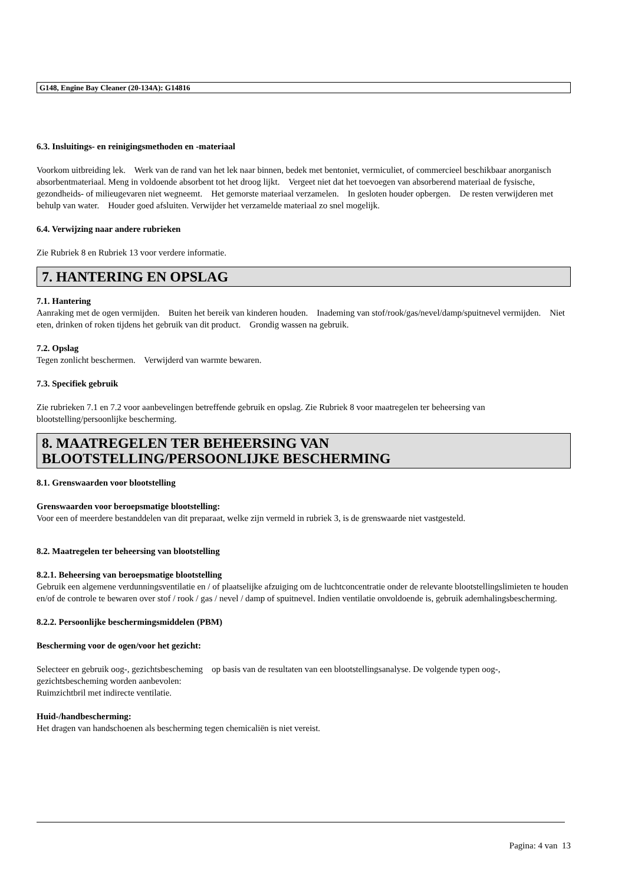G148, Engine Bay Cleaner (20-134A): G14816
6.3. Insluitings- en reinigingsmethoden en -materiaal
Voorkom uitbreiding lek. Werk van de rand van het lek naar binnen, bedek met bentoniet, vermiculiet, of commercieel beschikbaar anorganisch absorbentmateriaal. Meng in voldoende absorbent tot het droog lijkt. Vergeet niet dat het toevoegen van absorberend materiaal de fysische, gezondheids- of milieugevaren niet wegneemt. Het gemorste materiaal verzamelen. In gesloten houder opbergen. De resten verwijderen met behulp van water. Houder goed afsluiten. Verwijder het verzamelde materiaal zo snel mogelijk.
6.4. Verwijzing naar andere rubrieken
Zie Rubriek 8 en Rubriek 13 voor verdere informatie.
7. HANTERING EN OPSLAG
7.1. Hantering
Aanraking met de ogen vermijden. Buiten het bereik van kinderen houden. Inademing van stof/rook/gas/nevel/damp/spuitnevel vermijden. Niet eten, drinken of roken tijdens het gebruik van dit product. Grondig wassen na gebruik.
7.2. Opslag
Tegen zonlicht beschermen. Verwijderd van warmte bewaren.
7.3. Specifiek gebruik
Zie rubrieken 7.1 en 7.2 voor aanbevelingen betreffende gebruik en opslag. Zie Rubriek 8 voor maatregelen ter beheersing van blootstelling/persoonlijke bescherming.
8. MAATREGELEN TER BEHEERSING VAN BLOOTSTELLING/PERSOONLIJKE BESCHERMING
8.1. Grenswaarden voor blootstelling
Grenswaarden voor beroepsmatige blootstelling:
Voor een of meerdere bestanddelen van dit preparaat, welke zijn vermeld in rubriek 3, is de grenswaarde niet vastgesteld.
8.2. Maatregelen ter beheersing van blootstelling
8.2.1. Beheersing van beroepsmatige blootstelling
Gebruik een algemene verdunningsventilatie en / of plaatselijke afzuiging om de luchtconcentratie onder de relevante blootstellingslimieten te houden en/of de controle te bewaren over stof / rook / gas / nevel / damp of spuitnevel. Indien ventilatie onvoldoende is, gebruik ademhalingsbescherming.
8.2.2. Persoonlijke beschermingsmiddelen (PBM)
Bescherming voor de ogen/voor het gezicht:
Selecteer en gebruik oog-, gezichtsbescheming op basis van de resultaten van een blootstellingsanalyse. De volgende typen oog-, gezichtsbescheming worden aanbevolen:
Ruimzichtbril met indirecte ventilatie.
Huid-/handbescherming:
Het dragen van handschoenen als bescherming tegen chemicaliën is niet vereist.
Pagina: 4 van 13